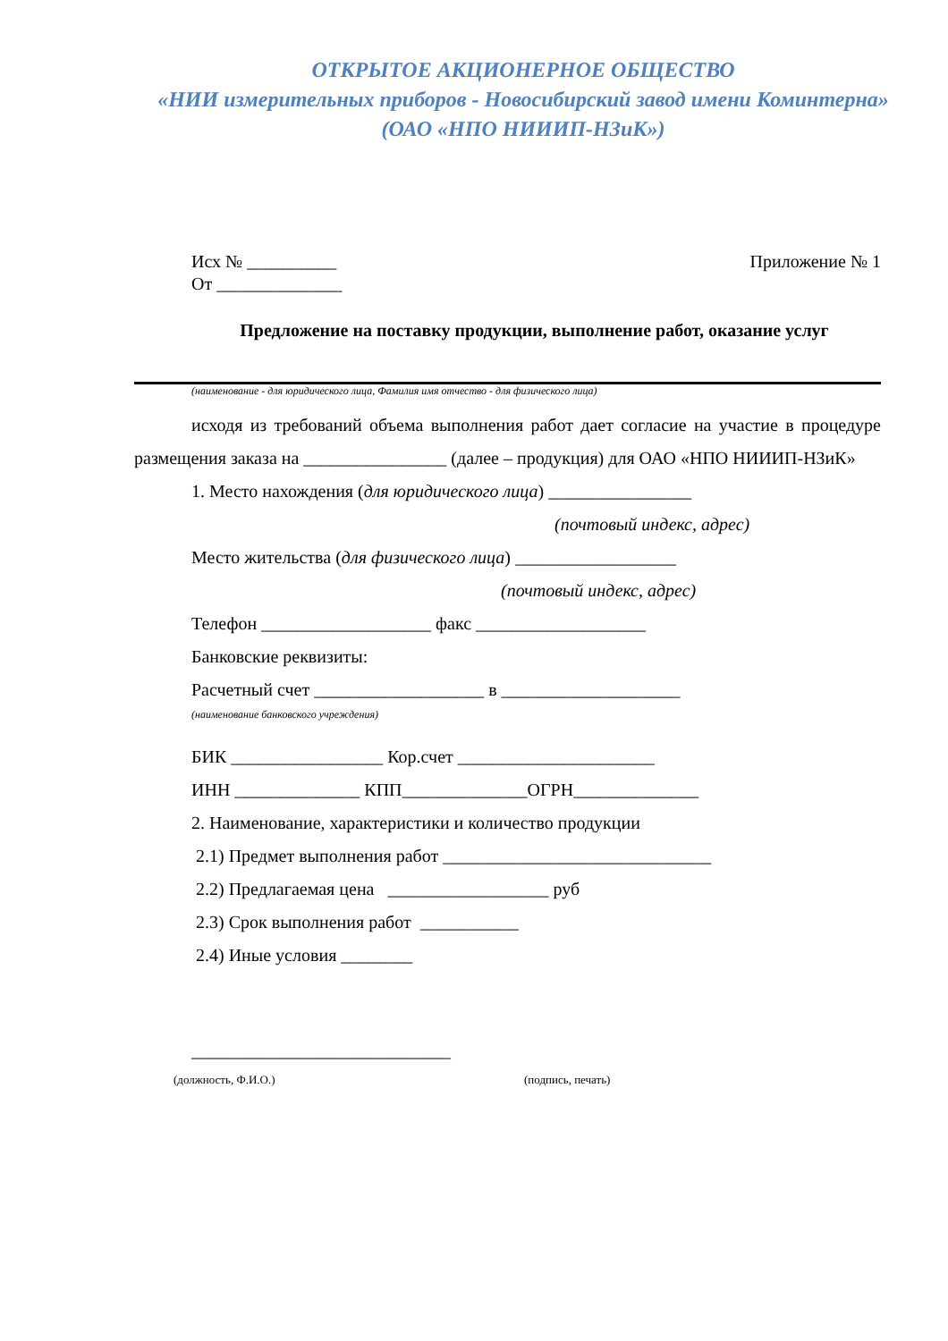ОТКРЫТОЕ АКЦИОНЕРНОЕ ОБЩЕСТВО
«НИИ измерительных приборов - Новосибирский завод имени Коминтерна»
(ОАО «НПО НИИИП-НЗиК»)
Исх № __________
От ______________ Приложение № 1
Предложение на поставку продукции, выполнение работ, оказание услуг
(наименование - для юридического лица, Фамилия имя отчество - для физического лица)
исходя из требований объема выполнения работ дает согласие на участие в процедуре размещения заказа на ________________ (далее – продукция) для ОАО «НПО НИИИП-НЗиК»
1. Место нахождения (для юридического лица) ________________
(почтовый индекс, адрес)
Место жительства (для физического лица) __________________
(почтовый индекс, адрес)
Телефон ___________________ факс ___________________
Банковские реквизиты:
Расчетный счет ___________________ в ____________________
(наименование банковского учреждения)
БИК _________________ Кор.счет ______________________
ИНН ______________ КПП______________ОГРН______________
2. Наименование, характеристики и количество продукции
2.1) Предмет выполнения работ ______________________________
2.2) Предлагаемая цена __________________ руб
2.3) Срок выполнения работ ___________
2.4) Иные условия ________
_____________________________
(должность, Ф.И.О.) (подпись, печать)